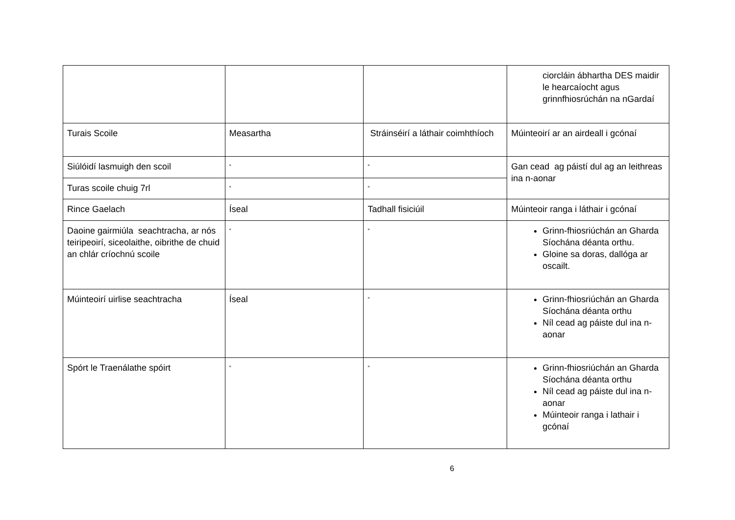| | | | ciorcláin ábhartha DES maidir le hearcaíocht agus grinnfhiosrúchán na nGardaí |
| Turais Scoile | Measartha | Stráinséirí a láthair coimhthíoch | Múinteoirí ar an airdeall i gcónaí |
| Siúlóidí lasmuigh den scoil | “ | “ | Gan cead ag páistí dul ag an leithreas ina n-aonar |
| Turas scoile chuig 7rl | “ | “ | |
| Rince Gaelach | Íseal | Tadhall fisiciúil | Múinteoir ranga i láthair i gcónaí |
| Daoine gairmiúla seachtracha, ar nós teiripeoirí, siceolaithe, oibrithe de chuid an chlár críochnú scoile | “ | “ | Grinn-fhiosriúchán an Gharda Síochána déanta orthu. Gloine sa doras, dallóga ar oscailt. |
| Múinteoirí uirlise seachtracha | Íseal | “ | Grinn-fhiosriúchán an Gharda Síochána déanta orthu Níl cead ag páiste dul ina n-aonar |
| Spórt le Traenálathe spóirt | “ | “ | Grinn-fhiosriúchán an Gharda Síochána déanta orthu Níl cead ag páiste dul ina n-aonar Múinteoir ranga i lathair i gcónaí |
6